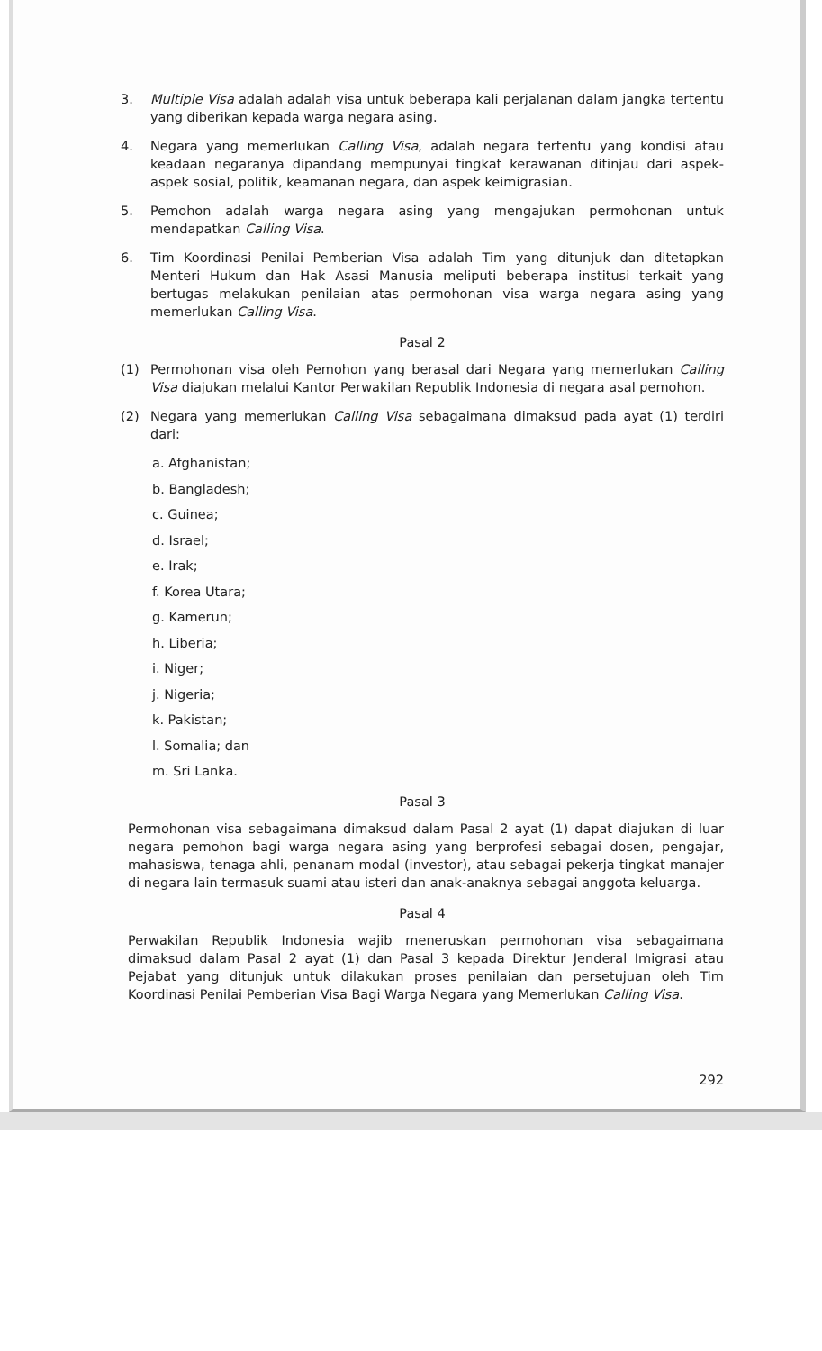3. Multiple Visa adalah adalah visa untuk beberapa kali perjalanan dalam jangka tertentu yang diberikan kepada warga negara asing.
4. Negara yang memerlukan Calling Visa, adalah negara tertentu yang kondisi atau keadaan negaranya dipandang mempunyai tingkat kerawanan ditinjau dari aspek-aspek sosial, politik, keamanan negara, dan aspek keimigrasian.
5. Pemohon adalah warga negara asing yang mengajukan permohonan untuk mendapatkan Calling Visa.
6. Tim Koordinasi Penilai Pemberian Visa adalah Tim yang ditunjuk dan ditetapkan Menteri Hukum dan Hak Asasi Manusia meliputi beberapa institusi terkait yang bertugas melakukan penilaian atas permohonan visa warga negara asing yang memerlukan Calling Visa.
Pasal 2
(1) Permohonan visa oleh Pemohon yang berasal dari Negara yang memerlukan Calling Visa diajukan melalui Kantor Perwakilan Republik Indonesia di negara asal pemohon.
(2) Negara yang memerlukan Calling Visa sebagaimana dimaksud pada ayat (1) terdiri dari:
a. Afghanistan;
b. Bangladesh;
c. Guinea;
d. Israel;
e. Irak;
f. Korea Utara;
g. Kamerun;
h. Liberia;
i. Niger;
j. Nigeria;
k. Pakistan;
l. Somalia; dan
m. Sri Lanka.
Pasal 3
Permohonan visa sebagaimana dimaksud dalam Pasal 2 ayat (1) dapat diajukan di luar negara pemohon bagi warga negara asing yang berprofesi sebagai dosen, pengajar, mahasiswa, tenaga ahli, penanam modal (investor), atau sebagai pekerja tingkat manajer di negara lain termasuk suami atau isteri dan anak-anaknya sebagai anggota keluarga.
Pasal 4
Perwakilan Republik Indonesia wajib meneruskan permohonan visa sebagaimana dimaksud dalam Pasal 2 ayat (1) dan Pasal 3 kepada Direktur Jenderal Imigrasi atau Pejabat yang ditunjuk untuk dilakukan proses penilaian dan persetujuan oleh Tim Koordinasi Penilai Pemberian Visa Bagi Warga Negara yang Memerlukan Calling Visa.
292